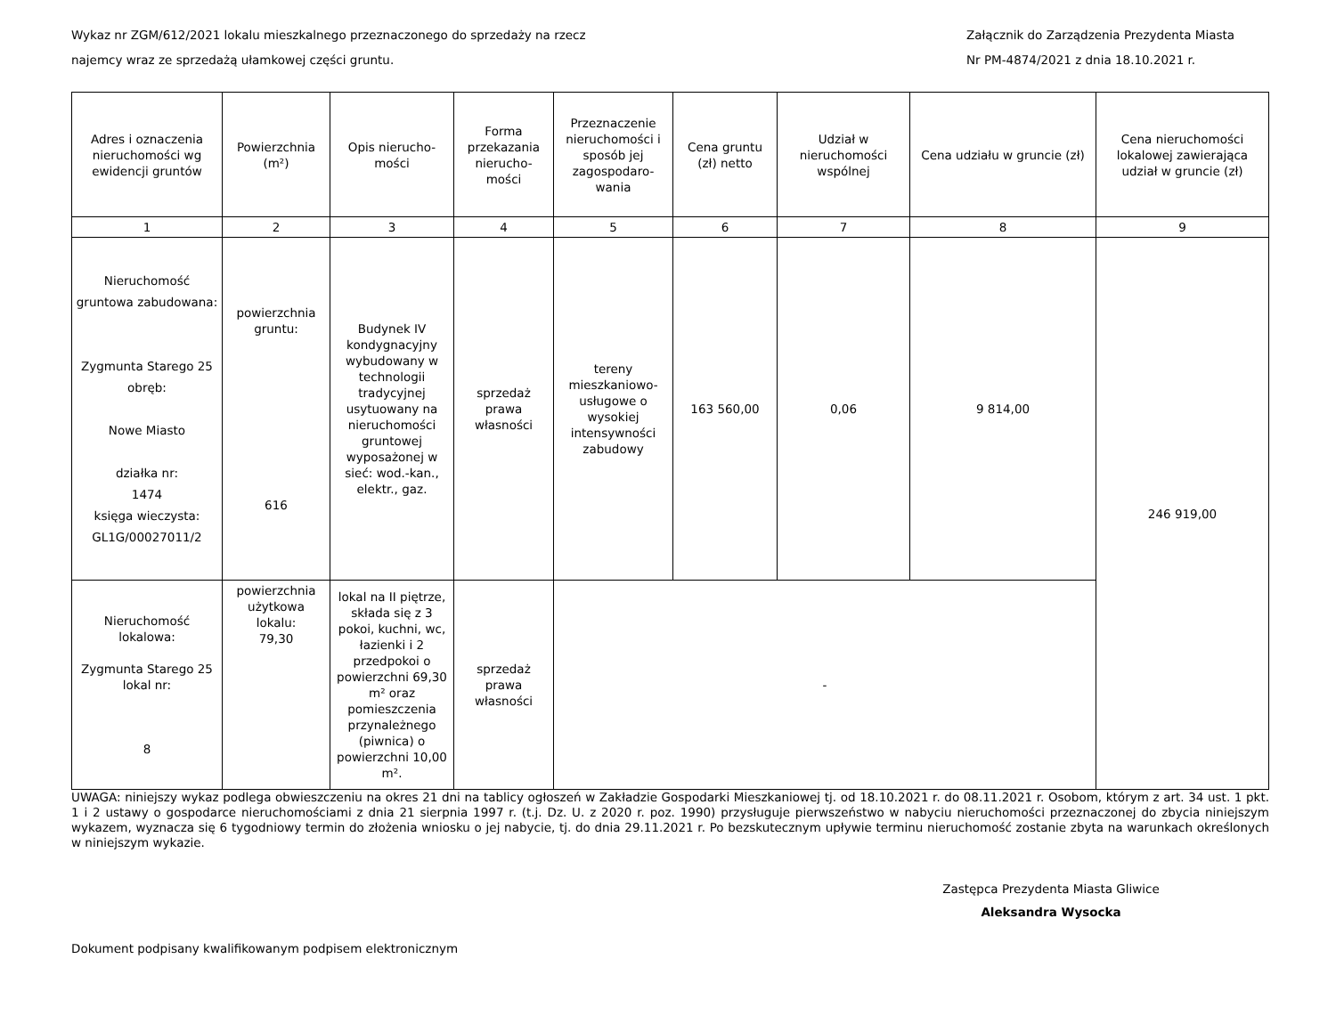Wykaz nr ZGM/612/2021 lokalu mieszkalnego przeznaczonego do sprzedaży na rzecz
najemcy wraz ze sprzedażą ułamkowej części gruntu.
Załącznik do Zarządzenia Prezydenta Miasta
Nr PM-4874/2021 z dnia 18.10.2021 r.
| Adres i oznaczenia nieruchomości wg ewidencji gruntów | Powierzchnia (m²) | Opis nierucho-mości | Forma przekazania nierucho-mości | Przeznaczenie nieruchomości i sposób jej zagospodaro-wania | Cena gruntu (zł) netto | Udział w nieruchomości wspólnej | Cena udziału w gruncie (zł) | Cena nieruchomości lokalowej zawierająca udział w gruncie (zł) |
| --- | --- | --- | --- | --- | --- | --- | --- | --- |
| 1 | 2 | 3 | 4 | 5 | 6 | 7 | 8 | 9 |
| Nieruchomość gruntowa zabudowana: Zygmunta Starego 25 obręb: Nowe Miasto działka nr: 1474 księga wieczysta: GL1G/00027011/2 | powierzchnia gruntu: 616 | Budynek IV kondygnacyjny wybudowany w technologii tradycyjnej usytuowany na nieruchomości gruntowej wyposażonej w sieć: wod.-kan., elektr., gaz. | sprzedaż prawa własności | tereny mieszkaniowo-usługowe o wysokiej intensywności zabudowy | 163 560,00 | 0,06 | 9 814,00 | 246 919,00 |
| Nieruchomość lokalowa: Zygmunta Starego 25 lokal nr: 8 | powierzchnia użytkowa lokalu: 79,30 | lokal na II piętrze, składa się z 3 pokoi, kuchni, wc, łazienki i 2 przedpokoi o powierzchni 69,30 m² oraz pomieszczenia przynależnego (piwnica) o powierzchni 10,00 m². | sprzedaż prawa własności | - | | | | |
UWAGA: niniejszy wykaz podlega obwieszczeniu na okres 21 dni na tablicy ogłoszeń w Zakładzie Gospodarki Mieszkaniowej tj. od 18.10.2021 r. do 08.11.2021 r. Osobom, którym z art. 34 ust. 1 pkt. 1 i 2 ustawy o gospodarce nieruchomościami z dnia 21 sierpnia 1997 r. (t.j. Dz. U. z 2020 r. poz. 1990) przysługuje pierwszeństwo w nabyciu nieruchomości przeznaczonej do zbycia niniejszym wykazem, wyznacza się 6 tygodniowy termin do złożenia wniosku o jej nabycie, tj. do dnia 29.11.2021 r. Po bezskutecznym upływie terminu nieruchomość zostanie zbyta na warunkach określonych w niniejszym wykazie.
Zastępca Prezydenta Miasta Gliwice
Aleksandra Wysocka
Dokument podpisany kwalifikowanym podpisem elektronicznym